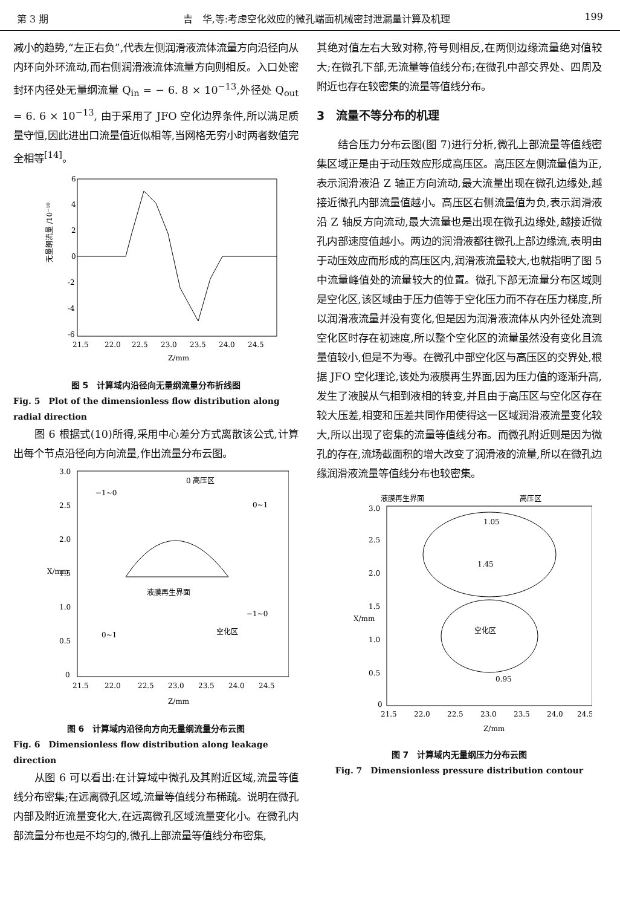第 3 期 吉　华,等:考虑空化效应的微孔端面机械密封泄漏量计算及机理 199
减小的趋势,“左正右负”,代表左侧润滑液流体流量方向沿径向从内环向外环流动,而右侧润滑液流体流量方向则相反。入口处密封环内径处无量纲流量 Q<sub>in</sub> = − 6. 8 × 10<sup>−13</sup>,外径处 Q<sub>out</sub> = 6. 6 × 10<sup>−13</sup>, 由于采用了 JFO 空化边界条件,所以满足质量守恒,因此进出口流量值近似相等,当网格无穷小时两者数值完全相等<sup>[14]</sup>。
6
4
2
0
-2
-4
-6
21.5
22.0
22.5
23.0
23.5
24.0
24.5
Z/mm
无量纲流量 /10⁻¹⁰
图 5　计算域内沿径向无量纲流量分布折线图
Fig. 5　Plot of the dimensionless flow distribution along radial direction
图 6 根据式(10)所得,采用中心差分方式离散该公式,计算出每个节点沿径向方向流量,作出流量分布云图。
3.0
2.5
2.0
1.5
1.0
0.5
0
21.5
22.0
22.5
23.0
23.5
24.0
24.5
Z/mm
X/mm
0 高压区
−1~0
0~1
液膜再生界面
空化区
0~1
−1~0
图 6　计算域内沿径向方向无量纲流量分布云图
Fig. 6　Dimensionless flow distribution along leakage direction
从图 6 可以看出:在计算域中微孔及其附近区域,流量等值线分布密集;在远离微孔区域,流量等值线分布稀疏。说明在微孔内部及附近流量变化大,在远离微孔区域流量变化小。在微孔内部流量分布也是不均匀的,微孔上部流量等值线分布密集,
其绝对值左右大致对称,符号则相反,在两侧边缘流量绝对值较大;在微孔下部,无流量等值线分布;在微孔中部交界处、四周及附近也存在较密集的流量等值线分布。
3　流量不等分布的机理
结合压力分布云图(图 7)进行分析,微孔上部流量等值线密集区域正是由于动压效应形成高压区。高压区左侧流量值为正,表示润滑液沿 Z 轴正方向流动,最大流量出现在微孔边缘处,越接近微孔内部流量值越小。高压区右侧流量值为负,表示润滑液沿 Z 轴反方向流动,最大流量也是出现在微孔边缘处,越接近微孔内部速度值越小。两边的润滑液都往微孔上部边缘流,表明由于动压效应而形成的高压区内,润滑液流量较大,也就指明了图 5 中流量峰值处的流量较大的位置。微孔下部无流量分布区域则是空化区,该区域由于压力值等于空化压力而不存在压力梯度,所以润滑液流量并没有变化,但是因为润滑液流体从内外径处流到空化区时存在初速度,所以整个空化区的流量虽然没有变化且流量值较小,但是不为零。在微孔中部空化区与高压区的交界处,根据 JFO 空化理论,该处为液膜再生界面,因为压力值的逐渐升高,发生了液膜从气相到液相的转变,并且由于高压区与空化区存在较大压差,相变和压差共同作用使得这一区域润滑液流量变化较大,所以出现了密集的流量等值线分布。而微孔附近则是因为微孔的存在,流场截面积的增大改变了润滑液的流量,所以在微孔边缘润滑液流量等值线分布也较密集。
液膜再生界面
高压区
3.0
2.5
2.0
1.5
1.0
0.5
0
21.5
22.0
22.5
23.0
23.5
24.0
24.5
Z/mm
X/mm
空化区
1.45
1.05
0.95
图 7　计算域内无量纲压力分布云图
Fig. 7　Dimensionless pressure distribution contour